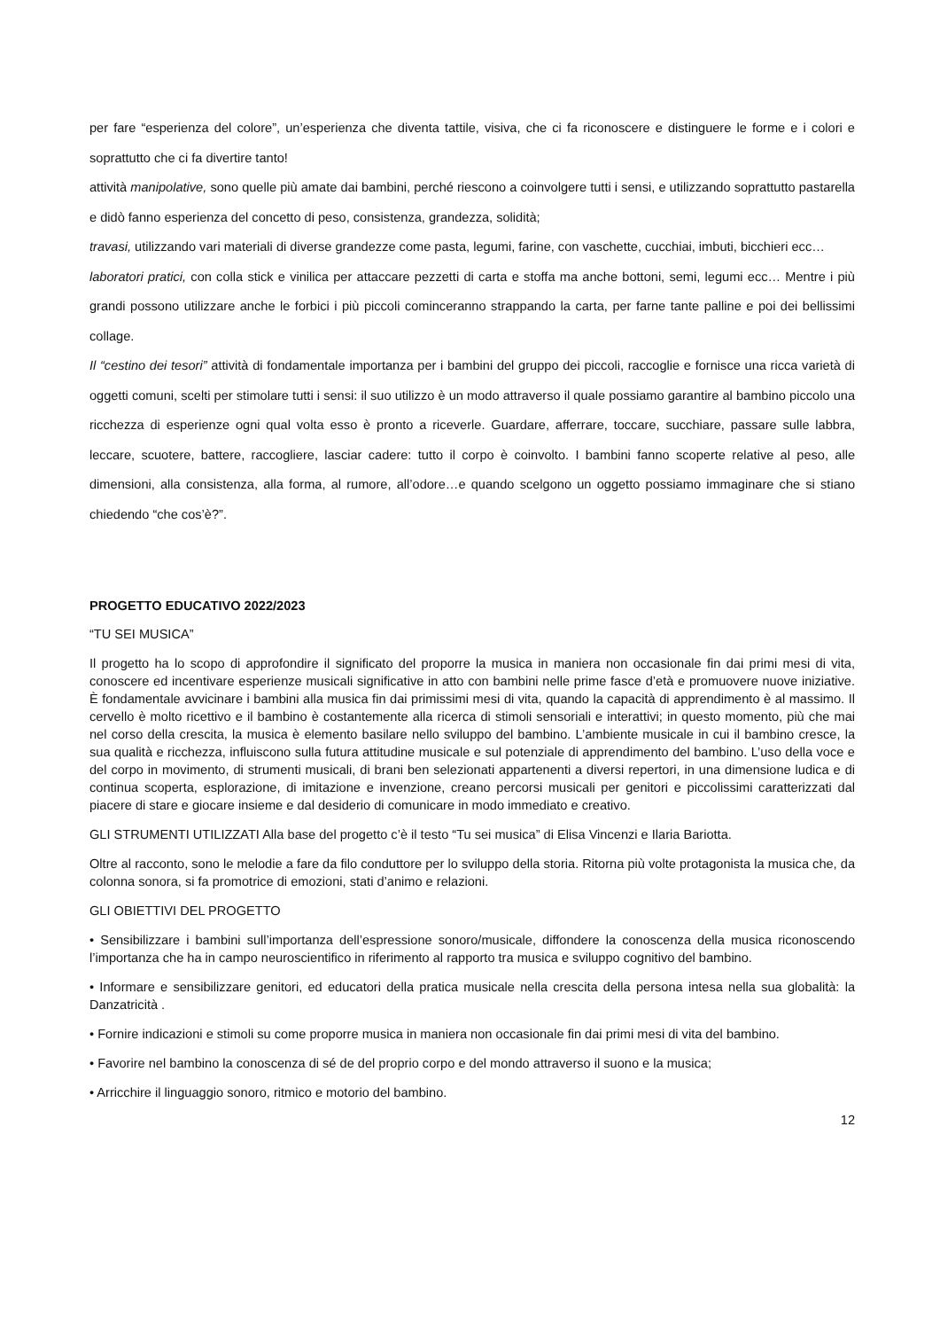per fare “esperienza del colore”, un’esperienza che diventa tattile, visiva, che ci fa riconoscere e distinguere le forme e i colori e soprattutto che ci fa divertire tanto!
attività manipolative, sono quelle più amate dai bambini, perché riescono a coinvolgere tutti i sensi, e utilizzando soprattutto pastarella e didò fanno esperienza del concetto di peso, consistenza, grandezza, solidità;
travasi, utilizzando vari materiali di diverse grandezze come pasta, legumi, farine, con vaschette, cucchiai, imbuti, bicchieri ecc…
laboratori pratici, con colla stick e vinilica per attaccare pezzetti di carta e stoffa ma anche bottoni, semi, legumi ecc… Mentre i più grandi possono utilizzare anche le forbici i più piccoli cominceranno strappando la carta, per farne tante palline e poi dei bellissimi collage.
Il “cestino dei tesori” attività di fondamentale importanza per i bambini del gruppo dei piccoli, raccoglie e fornisce una ricca varietà di oggetti comuni, scelti per stimolare tutti i sensi: il suo utilizzo è un modo attraverso il quale possiamo garantire al bambino piccolo una ricchezza di esperienze ogni qual volta esso è pronto a riceverle. Guardare, afferrare, toccare, succhiare, passare sulle labbra, leccare, scuotere, battere, raccogliere, lasciar cadere: tutto il corpo è coinvolto. I bambini fanno scoperte relative al peso, alle dimensioni, alla consistenza, alla forma, al rumore, all’odore…e quando scelgono un oggetto possiamo immaginare che si stiano chiedendo “che cos’è?”.
PROGETTO EDUCATIVO 2022/2023
“TU SEI MUSICA”
Il progetto ha lo scopo di approfondire il significato del proporre la musica in maniera non occasionale fin dai primi mesi di vita, conoscere ed incentivare esperienze musicali significative in atto con bambini nelle prime fasce d’età e promuovere nuove iniziative. È fondamentale avvicinare i bambini alla musica fin dai primissimi mesi di vita, quando la capacità di apprendimento è al massimo. Il cervello è molto ricettivo e il bambino è costantemente alla ricerca di stimoli sensoriali e interattivi; in questo momento, più che mai nel corso della crescita, la musica è elemento basilare nello sviluppo del bambino. L’ambiente musicale in cui il bambino cresce, la sua qualità e ricchezza, influiscono sulla futura attitudine musicale e sul potenziale di apprendimento del bambino. L’uso della voce e del corpo in movimento, di strumenti musicali, di brani ben selezionati appartenenti a diversi repertori, in una dimensione ludica e di continua scoperta, esplorazione, di imitazione e invenzione, creano percorsi musicali per genitori e piccolissimi caratterizzati dal piacere di stare e giocare insieme e dal desiderio di comunicare in modo immediato e creativo.
GLI STRUMENTI UTILIZZATI Alla base del progetto c’è il testo “Tu sei musica” di Elisa Vincenzi e Ilaria Bariotta.
Oltre al racconto, sono le melodie a fare da filo conduttore per lo sviluppo della storia. Ritorna più volte protagonista la musica che, da colonna sonora, si fa promotrice di emozioni, stati d’animo e relazioni.
GLI OBIETTIVI DEL PROGETTO
• Sensibilizzare i bambini sull’importanza dell’espressione sonoro/musicale, diffondere la conoscenza della musica riconoscendo l’importanza che ha in campo neuroscientifico in riferimento al rapporto tra musica e sviluppo cognitivo del bambino.
• Informare e sensibilizzare genitori, ed educatori della pratica musicale nella crescita della persona intesa nella sua globalità: la Danzatricità .
• Fornire indicazioni e stimoli su come proporre musica in maniera non occasionale fin dai primi mesi di vita del bambino.
• Favorire nel bambino la conoscenza di sé de del proprio corpo e del mondo attraverso il suono e la musica;
• Arricchire il linguaggio sonoro, ritmico e motorio del bambino.
12